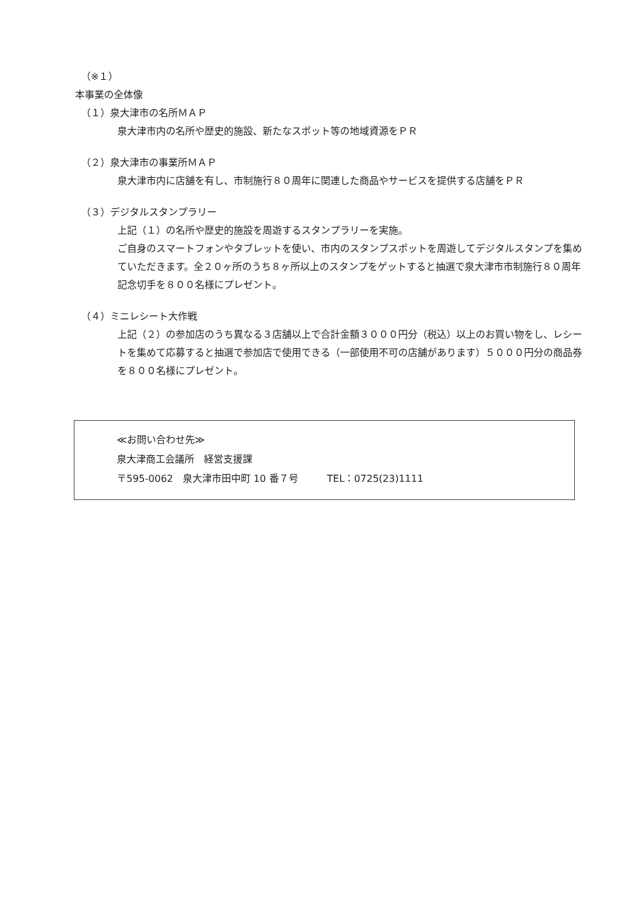（※１）
本事業の全体像
（１）泉大津市の名所ＭＡＰ
泉大津市内の名所や歴史的施設、新たなスポット等の地域資源をＰＲ
（２）泉大津市の事業所ＭＡＰ
泉大津市内に店舗を有し、市制施行８０周年に関連した商品やサービスを提供する店舗をＰＲ
（３）デジタルスタンプラリー
上記（１）の名所や歴史的施設を周遊するスタンプラリーを実施。
ご自身のスマートフォンやタブレットを使い、市内のスタンプスポットを周遊してデジタルスタンプを集めていただきます。全２０ヶ所のうち８ヶ所以上のスタンプをゲットすると抽選で泉大津市市制施行８０周年記念切手を８００名様にプレゼント。
（４）ミニレシート大作戦
上記（２）の参加店のうち異なる３店舗以上で合計金額３０００円分（税込）以上のお買い物をし、レシートを集めて応募すると抽選で参加店で使用できる（一部使用不可の店舗があります）５０００円分の商品券を８００名様にプレゼント。
≪お問い合わせ先≫
泉大津商工会議所　経営支援課
〒595-0062　泉大津市田中町 10 番７号　　　TEL：0725(23)1111